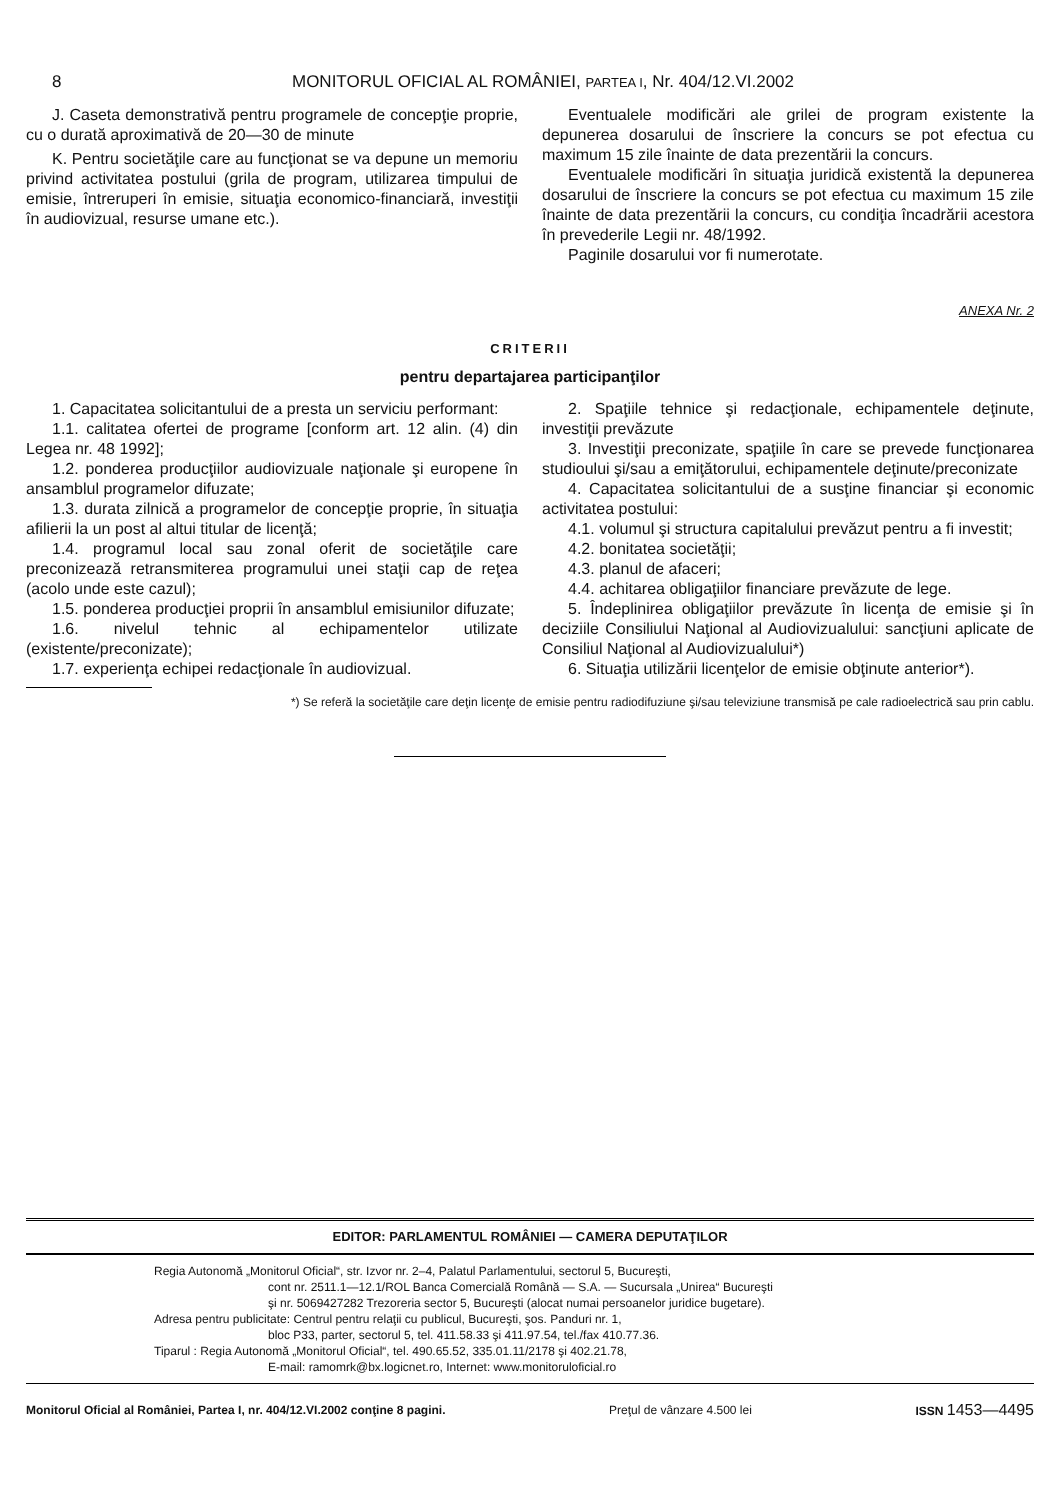8 MONITORUL OFICIAL AL ROMÂNIEI, PARTEA I, Nr. 404/12.VI.2002
J. Caseta demonstrativă pentru programele de concepţie proprie, cu o durată aproximativă de 20—30 de minute
K. Pentru societăţile care au funcţionat se va depune un memoriu privind activitatea postului (grila de program, utilizarea timpului de emisie, întreruperi în emisie, situaţia economico-financiară, investiţii în audiovizual, resurse umane etc.).
Eventualele modificări ale grilei de program existente la depunerea dosarului de înscriere la concurs se pot efectua cu maximum 15 zile înainte de data prezentării la concurs.
Eventualele modificări în situaţia juridică existentă la depunerea dosarului de înscriere la concurs se pot efectua cu maximum 15 zile înainte de data prezentării la concurs, cu condiţia încadrării acestora în prevederile Legii nr. 48/1992.
Paginile dosarului vor fi numerotate.
ANEXA Nr. 2
CRITERII
pentru departajarea participanţilor
1. Capacitatea solicitantului de a presta un serviciu performant:
1.1. calitatea ofertei de programe [conform art. 12 alin. (4) din Legea nr. 48 1992];
1.2. ponderea producţiilor audiovizuale naţionale şi europene în ansamblul programelor difuzate;
1.3. durata zilnică a programelor de concepţie proprie, în situaţia afilierii la un post al altui titular de licenţă;
1.4. programul local sau zonal oferit de societăţile care preconizează retransmiterea programului unei staţii cap de reţea (acolo unde este cazul);
1.5. ponderea producţiei proprii în ansamblul emisiunilor difuzate;
1.6. nivelul tehnic al echipamentelor utilizate (existente/preconizate);
1.7. experienţa echipei redacţionale în audiovizual.
2. Spaţiile tehnice şi redacţionale, echipamentele deţinute, investiţii prevăzute
3. Investiţii preconizate, spaţiile în care se prevede funcţionarea studioului şi/sau a emiţătorului, echipamentele deţinute/preconizate
4. Capacitatea solicitantului de a susţine financiar şi economic activitatea postului:
4.1. volumul şi structura capitalului prevăzut pentru a fi investit;
4.2. bonitatea societăţii;
4.3. planul de afaceri;
4.4. achitarea obligaţiilor financiare prevăzute de lege.
5. Îndeplinirea obligaţiilor prevăzute în licenţa de emisie şi în deciziile Consiliului Naţional al Audiovizualului: sancţiuni aplicate de Consiliul Naţional al Audiovizualului*)
6. Situaţia utilizării licenţelor de emisie obţinute anterior*).
*) Se referă la societăţile care deţin licenţe de emisie pentru radiodifuziune şi/sau televiziune transmisă pe cale radioelectrică sau prin cablu.
EDITOR: PARLAMENTUL ROMÂNIEI — CAMERA DEPUTAŢILOR
Regia Autonomă „Monitorul Oficial“, str. Izvor nr. 2–4, Palatul Parlamentului, sectorul 5, Bucureşti,
cont nr. 2511.1—12.1/ROL Banca Comercială Română — S.A. — Sucursala „Unirea“ Bucureşti
şi nr. 5069427282 Trezoreria sector 5, Bucureşti (alocat numai persoanelor juridice bugetare).
Adresa pentru publicitate: Centrul pentru relaţii cu publicul, Bucureşti, şos. Panduri nr. 1,
bloc P33, parter, sectorul 5, tel. 411.58.33 şi 411.97.54, tel./fax 410.77.36.
Tiparul : Regia Autonomă „Monitorul Oficial“, tel. 490.65.52, 335.01.11/2178 şi 402.21.78,
E-mail: ramomrk@bx.logicnet.ro, Internet: www.monitoruloficial.ro
Monitorul Oficial al României, Partea I, nr. 404/12.VI.2002 conţine 8 pagini. Preţul de vânzare 4.500 lei ISSN 1453—4495